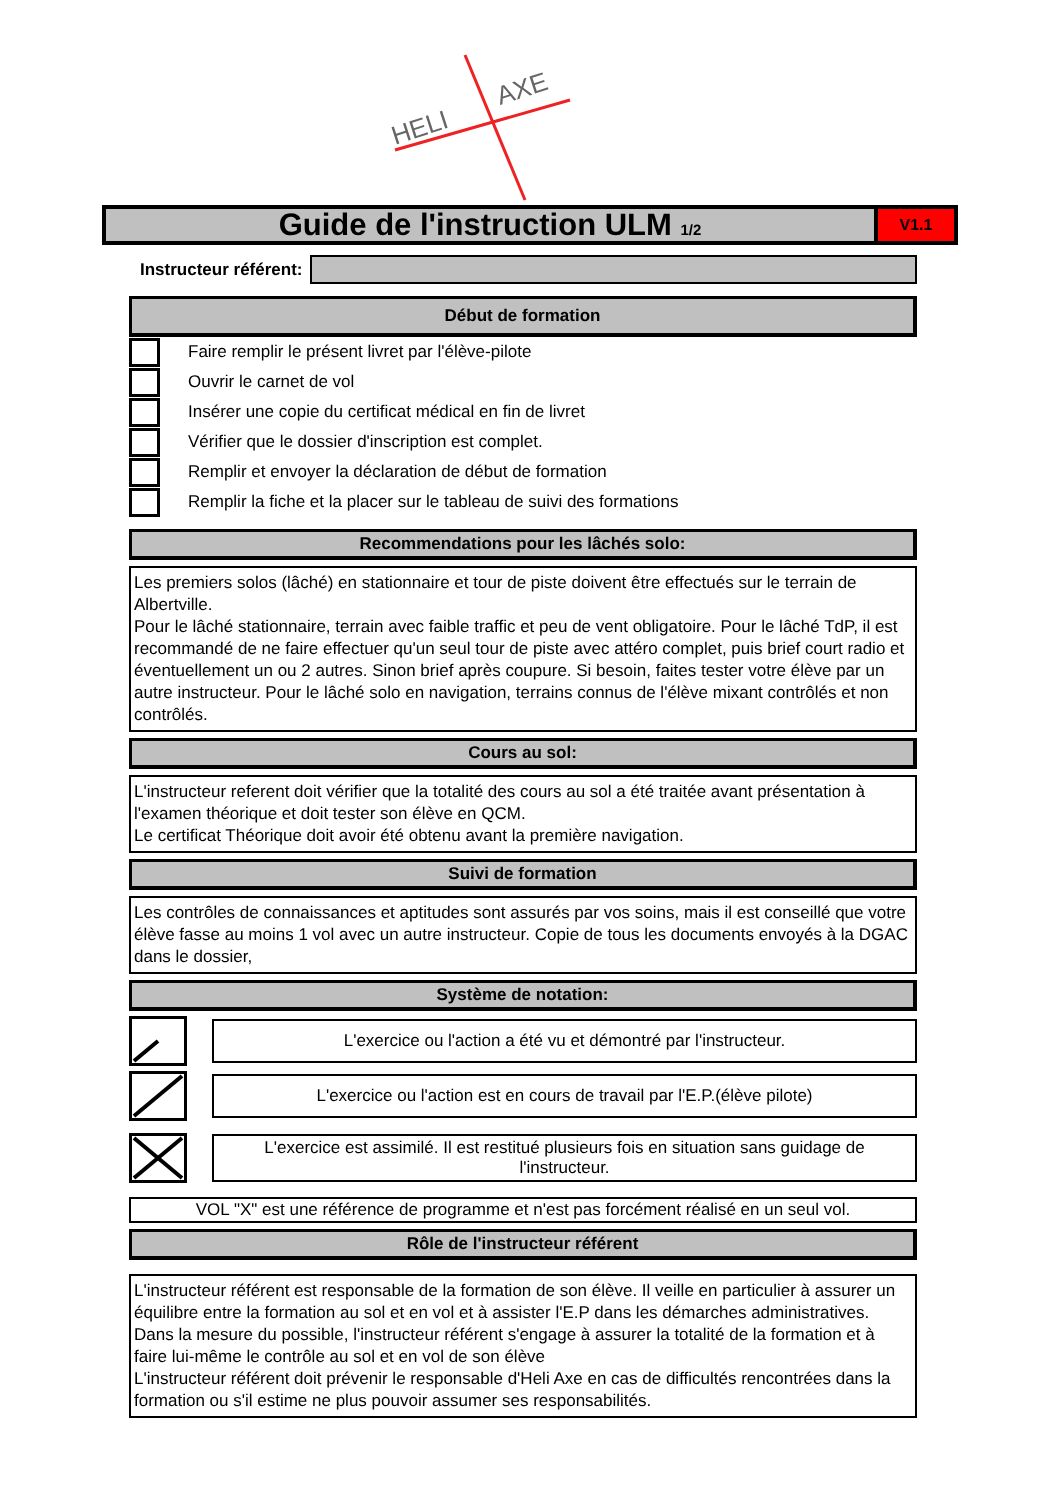HELI
AXE
Guide de l'instruction ULM 1/2 V1.1
Instructeur référent:
Début de formation
Faire remplir le présent livret par l'élève-pilote
Ouvrir le carnet de vol
Insérer une copie du certificat médical en fin de livret
Vérifier que le dossier d'inscription est complet.
Remplir et envoyer la déclaration de début de formation
Remplir la fiche et la placer sur le tableau de suivi des formations
Recommendations pour les lâchés solo:
Les premiers solos (lâché) en stationnaire et tour de piste doivent être effectués sur le terrain de Albertville.
Pour le lâché stationnaire, terrain avec faible traffic et peu de vent obligatoire. Pour le lâché TdP, il est recommandé de ne faire effectuer qu'un seul tour de piste avec attéro complet, puis brief court radio et éventuellement un ou 2 autres. Sinon brief après coupure. Si besoin, faites tester votre élève par un autre instructeur. Pour le lâché solo en navigation, terrains connus de l'élève mixant contrôlés et non contrôlés.
Cours au sol:
L'instructeur referent doit vérifier que la totalité des cours au sol a été traitée avant présentation à l'examen théorique et doit tester son élève en QCM.
Le certificat Théorique doit avoir été obtenu avant la première navigation.
Suivi de formation
Les contrôles de connaissances et aptitudes sont assurés par vos soins, mais il est conseillé que votre élève fasse au moins 1 vol avec un autre instructeur. Copie de tous les documents envoyés à la DGAC dans le dossier,
Système de notation:
L'exercice ou l'action a été vu et démontré par l'instructeur.
L'exercice ou l'action est en cours de travail par l'E.P.(élève pilote)
L'exercice est assimilé. Il est restitué plusieurs fois en situation sans guidage de l'instructeur.
VOL "X" est une référence de programme et n'est pas forcément réalisé en un seul vol.
Rôle de l'instructeur référent
L'instructeur référent est responsable de la formation de son élève. Il veille en particulier à assurer un équilibre entre la formation au sol et en vol et à assister l'E.P dans les démarches administratives. Dans la mesure du possible, l'instructeur référent s'engage à assurer la totalité de la formation et à faire lui-même le contrôle au sol et en vol de son élève
L'instructeur référent doit prévenir le responsable d'Heli Axe en cas de difficultés rencontrées dans la formation ou s'il estime ne plus pouvoir assumer ses responsabilités.